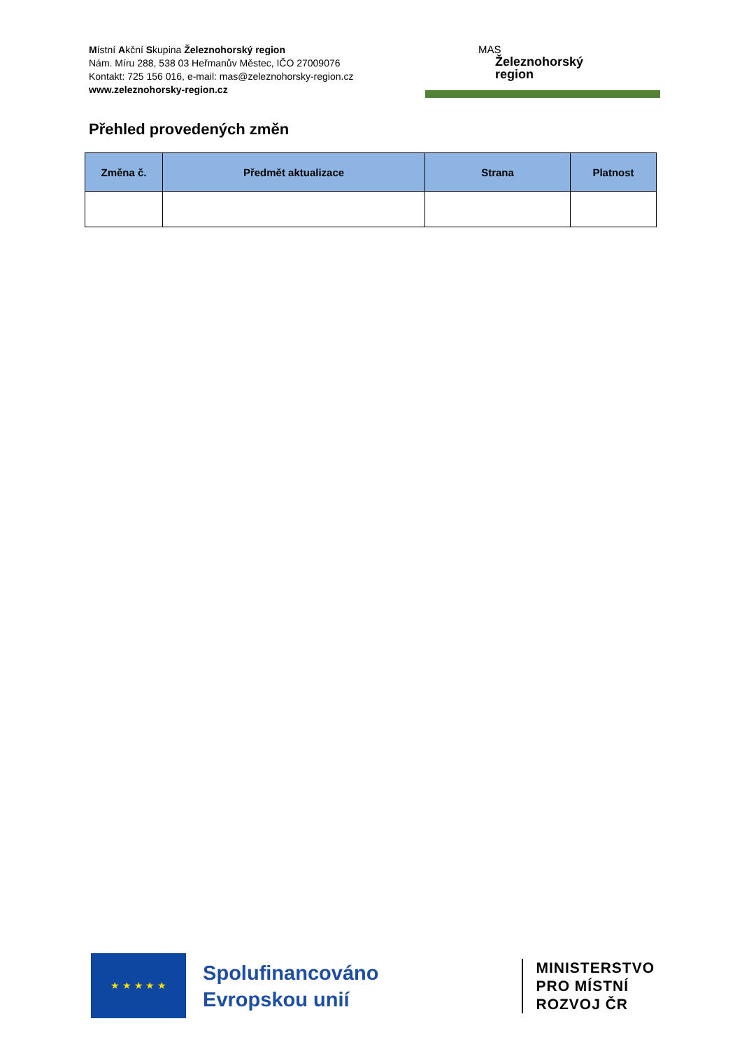Místní Akční Skupina Železnohorský region
Nám. Míru 288, 538 03 Heřmanův Městec, IČO 27009076
Kontakt: 725 156 016, e-mail: mas@zeleznohorsky-region.cz
www.zeleznohorsky-region.cz
MAS
Železnohorský
region
Přehled provedených změn
| Změna č. | Předmět aktualizace | Strana | Platnost |
| --- | --- | --- | --- |
★ ★ ★ ★ ★
Spolufinancováno Evropskou unií
MINISTERSTVO
PRO MÍSTNÍ
ROZVOJ ČR